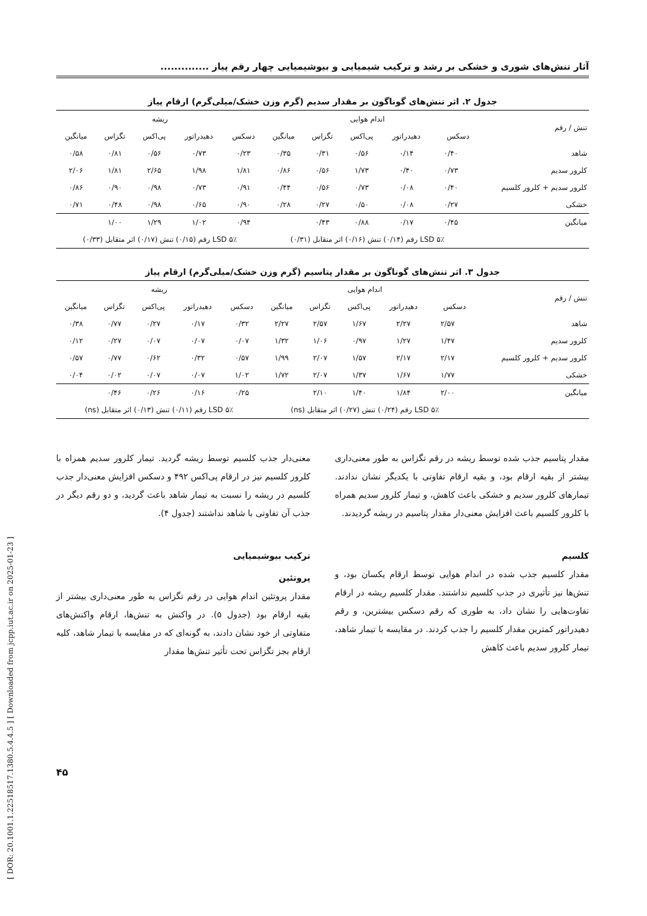[ DOR: 20.1001.1.22518517.1380.5.4.4.5 ] [ Downloaded from jcpp.iut.ac.ir on 2025-01-23 ]
آثار تنش‌های شوری و خشکی بر رشد و ترکیب شیمیایی و بیوشیمیایی چهار رقم پیاز ..............
جدول ۲. اثر تنش‌های گوناگون بر مقدار سدیم (گرم وزن خشک/میلی‌گرم) ارقام پیاز
| تنش / رقم | اندام هوایی | | | | | ریشه | | | | |
| --- | --- | --- | --- | --- | --- | --- | --- | --- | --- | --- |
| | دسکس | دهیدراتور | پی‌اکس | تگزاس | میانگین | دسکس | دهیدراتور | پی‌اکس | تگزاس | میانگین |
| شاهد | ۰/۴۰ | ۰/۱۴ | ۰/۵۶ | ۰/۳۱ | ۰/۳۵ | ۰/۲۳ | ۰/۷۳ | ۰/۵۶ | ۰/۸۱ | ۰/۵۸ |
| کلرور سدیم | ۰/۷۳ | ۰/۴۰ | ۱/۷۳ | ۰/۵۶ | ۰/۸۶ | ۱/۸۱ | ۱/۹۸ | ۲/۶۵ | ۱/۸۱ | ۲/۰۶ |
| کلرور سدیم + کلرور کلسیم | ۰/۴۰ | ۰/۰۸ | ۰/۷۳ | ۰/۵۶ | ۰/۴۴ | ۰/۹۱ | ۰/۷۳ | ۰/۹۸ | ۰/۹۰ | ۰/۸۶ |
| خشکی | ۰/۲۷ | ۰/۰۸ | ۰/۵۰ | ۰/۲۷ | ۰/۲۸ | ۰/۹۰ | ۰/۶۵ | ۰/۹۸ | ۰/۴۸ | ۰/۷۱ |
| میانگین | ۰/۴۵ | ۰/۱۷ | ۰/۸۸ | ۰/۴۳ | | ۰/۹۴ | ۱/۰۲ | ۱/۲۹ | ۱/۰۰ | |
| | LSD ۵٪ رقم (۰/۱۴) تنش (۰/۱۶) اثر متقابل (۰/۳۱) | | | | | LSD ۵٪ رقم (۰/۱۵) تنش (۰/۱۷) اثر متقابل (۰/۳۳) | | | | |
جدول ۳. اثر تنش‌های گوناگون بر مقدار پتاسیم (گرم وزن خشک/میلی‌گرم) ارقام پیاز
| تنش / رقم | اندام هوایی | | | | | ریشه | | | | |
| --- | --- | --- | --- | --- | --- | --- | --- | --- | --- | --- |
| | دسکس | دهیدراتور | پی‌اکس | تگزاس | میانگین | دسکس | دهیدراتور | پی‌اکس | تگزاس | میانگین |
| شاهد | ۲/۵۷ | ۲/۲۷ | ۱/۶۷ | ۲/۵۷ | ۲/۲۷ | ۰/۳۲ | ۰/۱۷ | ۰/۲۷ | ۰/۷۷ | ۰/۳۸ |
| کلرور سدیم | ۱/۴۷ | ۱/۲۷ | ۰/۹۷ | ۱/۰۶ | ۱/۳۲ | ۰/۰۷ | ۰/۰۷ | ۰/۰۷ | ۰/۲۷ | ۰/۱۲ |
| کلرور سدیم + کلرور کلسیم | ۲/۱۷ | ۲/۱۷ | ۱/۵۷ | ۲/۰۷ | ۱/۹۹ | ۰/۵۷ | ۰/۳۲ | ۰/۶۲ | ۰/۷۷ | ۰/۵۷ |
| خشکی | ۱/۷۷ | ۱/۶۷ | ۱/۳۷ | ۲/۰۷ | ۱/۷۲ | ۱/۰۲ | ۰/۰۷ | ۰/۰۷ | ۰/۰۲ | ۰/۰۴ |
| میانگین | ۲/۰۰ | ۱/۸۴ | ۱/۴۰ | ۲/۱۰ | | ۰/۲۵ | ۰/۱۶ | ۰/۲۶ | ۰/۴۶ | |
| | LSD ۵٪ رقم (۰/۲۴) تنش (۰/۲۷) اثر متقابل (ns) | | | | | LSD ۵٪ رقم (۰/۱۱) تنش (۰/۱۳) اثر متقابل (ns) | | | | |
مقدار پتاسیم جذب شده توسط ریشه در رقم تگزاس به طور معنی‌داری بیشتر از بقیه ارقام بود، و بقیه ارقام تفاوتی با یکدیگر نشان ندادند. تیمارهای کلرور سدیم و خشکی باعث کاهش، و تیمار کلرور سدیم همراه با کلرور کلسیم باعث افزایش معنی‌دار مقدار پتاسیم در ریشه گردیدند.
کلسیم
مقدار کلسیم جذب شده در اندام هوایی توسط ارقام یکسان بود، و تنش‌ها نیز تأثیری در جذب کلسیم نداشتند. مقدار کلسیم ریشه در ارقام تفاوت‌هایی را نشان داد، به طوری که رقم دسکس بیشترین، و رقم دهیدراتور کمترین مقدار کلسیم را جذب کردند. در مقایسه با تیمار شاهد، تیمار کلرور سدیم باعث کاهش
معنی‌دار جذب کلسیم توسط ریشه گردید. تیمار کلرور سدیم همراه با کلرور کلسیم نیز در ارقام پی‌اکس ۴۹۲ و دسکس افزایش معنی‌دار جذب کلسیم در ریشه را نسبت به تیمار شاهد باعث گردید، و دو رقم دیگر در جذب آن تفاوتی با شاهد نداشتند (جدول ۴).
ترکیب بیوشیمیایی
پروتئین
مقدار پروتئین اندام هوایی در رقم تگزاس به طور معنی‌داری بیشتر از بقیه ارقام بود (جدول ۵). در واکنش به تنش‌ها، ارقام واکنش‌های متفاوتی از خود نشان دادند، به گونه‌ای که در مقایسه با تیمار شاهد، کلیه ارقام بجز تگزاس تحت تأثیر تنش‌ها مقدار
۴۵